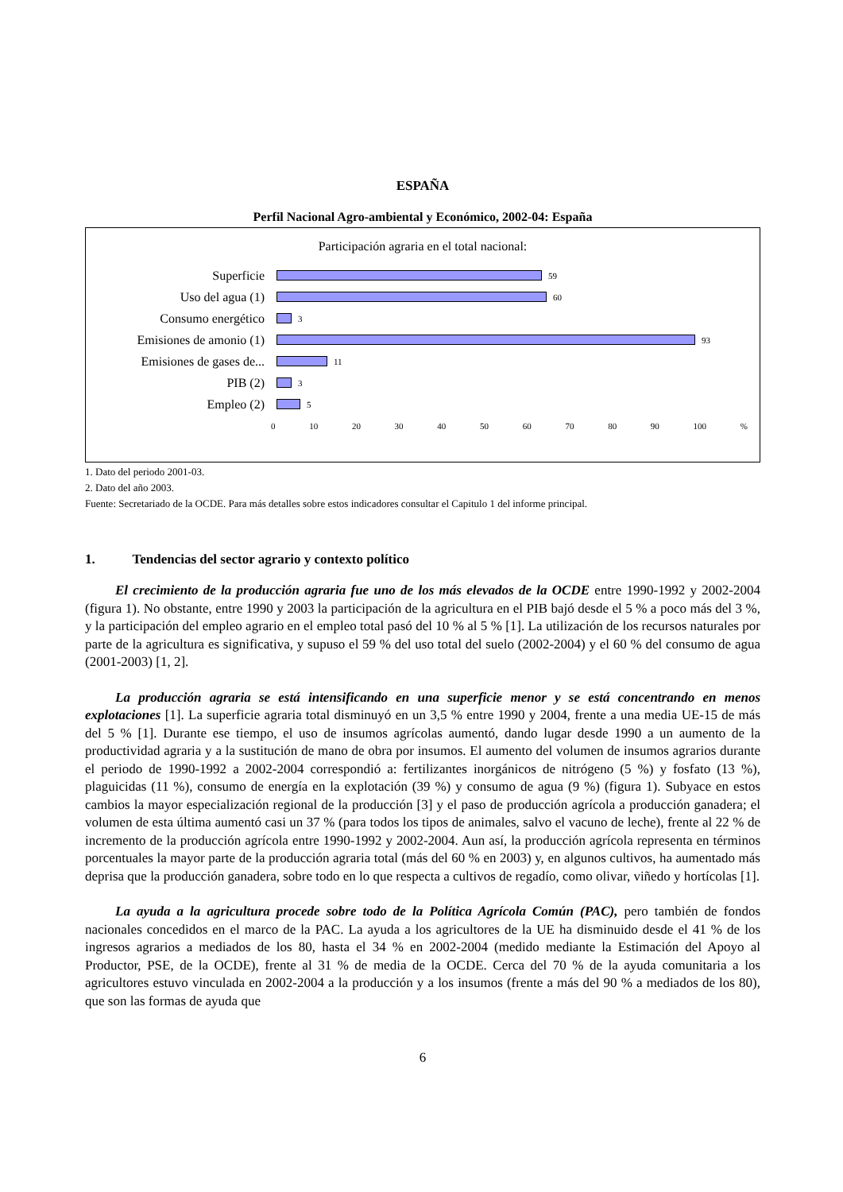ESPAÑA
Perfil Nacional Agro-ambiental y Económico, 2002-04: España
Participación agraria en el total nacional:
Superficie
59
Uso del agua (1)
60
Consumo energético
3
Emisiones de amonio (1)
93
Emisiones de gases de...
11
PIB (2)
3
Empleo (2)
5
0 10 20 30 40 50 60 70 80 90 100 %
1. Dato del periodo 2001-03.
2. Dato del año 2003.
Fuente: Secretariado de la OCDE. Para más detalles sobre estos indicadores consultar el Capitulo 1 del informe principal.
1. Tendencias del sector agrario y contexto político
El crecimiento de la producción agraria fue uno de los más elevados de la OCDE entre 1990-1992 y 2002-2004 (figura 1). No obstante, entre 1990 y 2003 la participación de la agricultura en el PIB bajó desde el 5 % a poco más del 3 %, y la participación del empleo agrario en el empleo total pasó del 10 % al 5 % [1]. La utilización de los recursos naturales por parte de la agricultura es significativa, y supuso el 59 % del uso total del suelo (2002-2004) y el 60 % del consumo de agua (2001-2003) [1, 2].
La producción agraria se está intensificando en una superficie menor y se está concentrando en menos explotaciones [1]. La superficie agraria total disminuyó en un 3,5 % entre 1990 y 2004, frente a una media UE-15 de más del 5 % [1]. Durante ese tiempo, el uso de insumos agrícolas aumentó, dando lugar desde 1990 a un aumento de la productividad agraria y a la sustitución de mano de obra por insumos. El aumento del volumen de insumos agrarios durante el periodo de 1990-1992 a 2002-2004 correspondió a: fertilizantes inorgánicos de nitrógeno (5 %) y fosfato (13 %), plaguicidas (11 %), consumo de energía en la explotación (39 %) y consumo de agua (9 %) (figura 1). Subyace en estos cambios la mayor especialización regional de la producción [3] y el paso de producción agrícola a producción ganadera; el volumen de esta última aumentó casi un 37 % (para todos los tipos de animales, salvo el vacuno de leche), frente al 22 % de incremento de la producción agrícola entre 1990-1992 y 2002-2004. Aun así, la producción agrícola representa en términos porcentuales la mayor parte de la producción agraria total (más del 60 % en 2003) y, en algunos cultivos, ha aumentado más deprisa que la producción ganadera, sobre todo en lo que respecta a cultivos de regadío, como olivar, viñedo y hortícolas [1].
La ayuda a la agricultura procede sobre todo de la Política Agrícola Común (PAC), pero también de fondos nacionales concedidos en el marco de la PAC. La ayuda a los agricultores de la UE ha disminuido desde el 41 % de los ingresos agrarios a mediados de los 80, hasta el 34 % en 2002-2004 (medido mediante la Estimación del Apoyo al Productor, PSE, de la OCDE), frente al 31 % de media de la OCDE. Cerca del 70 % de la ayuda comunitaria a los agricultores estuvo vinculada en 2002-2004 a la producción y a los insumos (frente a más del 90 % a mediados de los 80), que son las formas de ayuda que
6